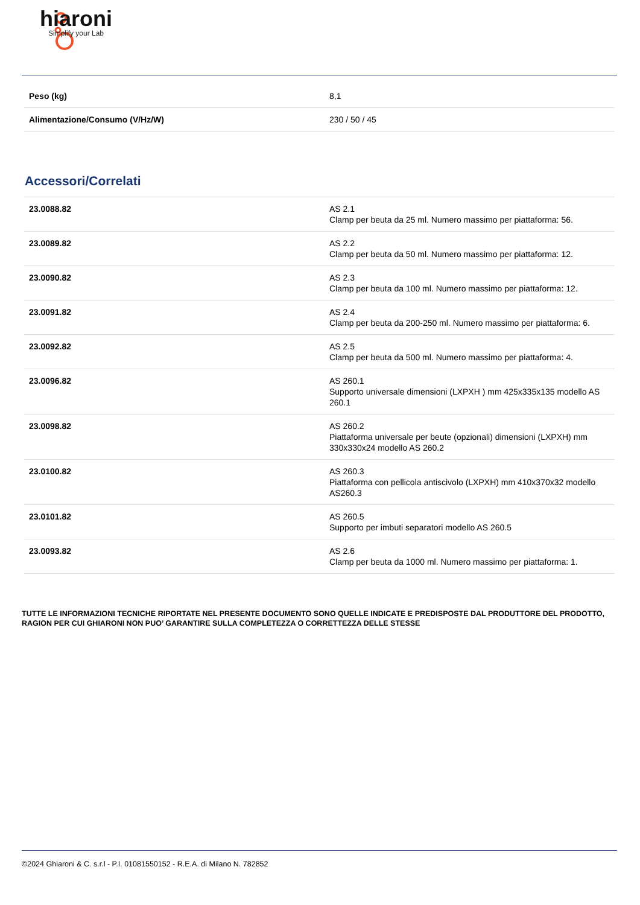hiaroni
Simplify your Lab
| Peso (kg) | 8,1 |
| Alimentazione/Consumo (V/Hz/W) | 230 / 50 / 45 |
Accessori/Correlati
| 23.0088.82 | AS 2.1 Clamp per beuta da 25 ml. Numero massimo per piattaforma: 56. |
| 23.0089.82 | AS 2.2 Clamp per beuta da 50 ml. Numero massimo per piattaforma: 12. |
| 23.0090.82 | AS 2.3 Clamp per beuta da 100 ml. Numero massimo per piattaforma: 12. |
| 23.0091.82 | AS 2.4 Clamp per beuta da 200-250 ml. Numero massimo per piattaforma: 6. |
| 23.0092.82 | AS 2.5 Clamp per beuta da 500 ml. Numero massimo per piattaforma: 4. |
| 23.0096.82 | AS 260.1 Supporto universale dimensioni (LXPXH ) mm 425x335x135 modello AS 260.1 |
| 23.0098.82 | AS 260.2 Piattaforma universale per beute (opzionali) dimensioni (LXPXH) mm 330x330x24 modello AS 260.2 |
| 23.0100.82 | AS 260.3 Piattaforma con pellicola antiscivolo (LXPXH) mm 410x370x32 modello AS260.3 |
| 23.0101.82 | AS 260.5 Supporto per imbuti separatori modello AS 260.5 |
| 23.0093.82 | AS 2.6 Clamp per beuta da 1000 ml. Numero massimo per piattaforma: 1. |
TUTTE LE INFORMAZIONI TECNICHE RIPORTATE NEL PRESENTE DOCUMENTO SONO QUELLE INDICATE E PREDISPOSTE DAL PRODUTTORE DEL PRODOTTO, RAGION PER CUI GHIARONI NON PUO’ GARANTIRE SULLA COMPLETEZZA O CORRETTEZZA DELLE STESSE
©2024 Ghiaroni & C. s.r.l - P.I. 01081550152 - R.E.A. di Milano N. 782852